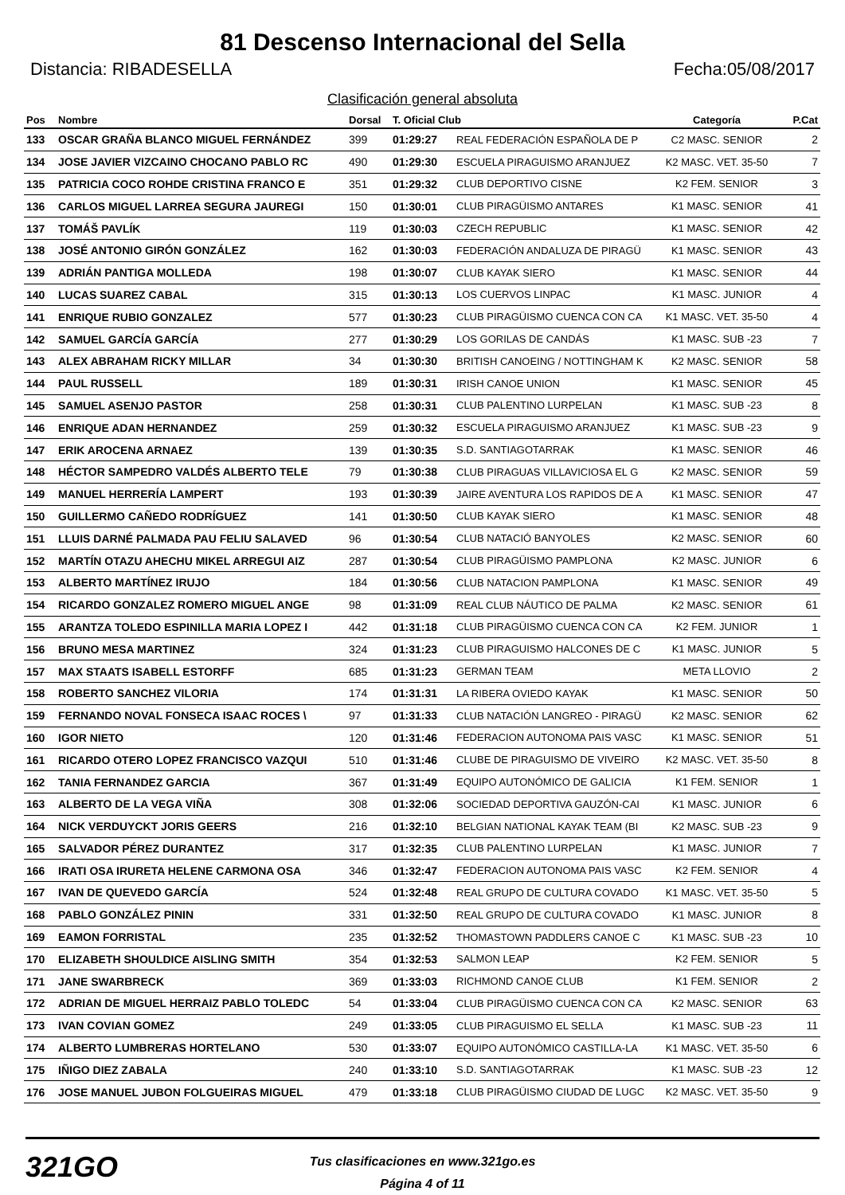81 Descenso Internacional del Sella
Distancia: RIBADESELLA Fecha:05/08/2017
Clasificación general absoluta
| Pos | Nombre | Dorsal | T. Oficial Club | | Categoría | P.Cat |
| --- | --- | --- | --- | --- | --- | --- |
| 133 | OSCAR GRAÑA BLANCO MIGUEL FERNÁNDEZ | 399 | 01:29:27 | REAL FEDERACIÓN ESPAÑOLA DE P | C2 MASC. SENIOR | 2 |
| 134 | JOSE JAVIER VIZCAINO CHOCANO PABLO RC | 490 | 01:29:30 | ESCUELA PIRAGUISMO ARANJUEZ | K2 MASC. VET. 35-50 | 7 |
| 135 | PATRICIA COCO ROHDE CRISTINA FRANCO E | 351 | 01:29:32 | CLUB DEPORTIVO CISNE | K2 FEM. SENIOR | 3 |
| 136 | CARLOS MIGUEL LARREA SEGURA JAUREGI | 150 | 01:30:01 | CLUB PIRAGÜISMO ANTARES | K1 MASC. SENIOR | 41 |
| 137 | TOMÁŠ PAVLÍK | 119 | 01:30:03 | CZECH REPUBLIC | K1 MASC. SENIOR | 42 |
| 138 | JOSÉ ANTONIO GIRÓN GONZÁLEZ | 162 | 01:30:03 | FEDERACIÓN ANDALUZA DE PIRAGÜ | K1 MASC. SENIOR | 43 |
| 139 | ADRIÁN PANTIGA MOLLEDA | 198 | 01:30:07 | CLUB KAYAK SIERO | K1 MASC. SENIOR | 44 |
| 140 | LUCAS SUAREZ CABAL | 315 | 01:30:13 | LOS CUERVOS LINPAC | K1 MASC. JUNIOR | 4 |
| 141 | ENRIQUE RUBIO GONZALEZ | 577 | 01:30:23 | CLUB PIRAGÜISMO CUENCA CON CA | K1 MASC. VET. 35-50 | 4 |
| 142 | SAMUEL GARCÍA GARCÍA | 277 | 01:30:29 | LOS GORILAS DE CANDÁS | K1 MASC. SUB -23 | 7 |
| 143 | ALEX ABRAHAM RICKY MILLAR | 34 | 01:30:30 | BRITISH CANOEING / NOTTINGHAM K | K2 MASC. SENIOR | 58 |
| 144 | PAUL RUSSELL | 189 | 01:30:31 | IRISH CANOE UNION | K1 MASC. SENIOR | 45 |
| 145 | SAMUEL ASENJO PASTOR | 258 | 01:30:31 | CLUB PALENTINO LURPELAN | K1 MASC. SUB -23 | 8 |
| 146 | ENRIQUE ADAN HERNANDEZ | 259 | 01:30:32 | ESCUELA PIRAGUISMO ARANJUEZ | K1 MASC. SUB -23 | 9 |
| 147 | ERIK AROCENA ARNAEZ | 139 | 01:30:35 | S.D. SANTIAGOTARRAK | K1 MASC. SENIOR | 46 |
| 148 | HÉCTOR SAMPEDRO VALDÉS ALBERTO TELE | 79 | 01:30:38 | CLUB PIRAGUAS VILLAVICIOSA EL G | K2 MASC. SENIOR | 59 |
| 149 | MANUEL HERRERÍA LAMPERT | 193 | 01:30:39 | JAIRE AVENTURA LOS RAPIDOS DE A | K1 MASC. SENIOR | 47 |
| 150 | GUILLERMO CAÑEDO RODRÍGUEZ | 141 | 01:30:50 | CLUB KAYAK SIERO | K1 MASC. SENIOR | 48 |
| 151 | LLUIS DARNÉ PALMADA PAU FELIU SALAVED | 96 | 01:30:54 | CLUB NATACIÓ BANYOLES | K2 MASC. SENIOR | 60 |
| 152 | MARTÍN OTAZU AHECHU MIKEL ARREGUI AIZ | 287 | 01:30:54 | CLUB PIRAGÜISMO PAMPLONA | K2 MASC. JUNIOR | 6 |
| 153 | ALBERTO MARTÍNEZ IRUJO | 184 | 01:30:56 | CLUB NATACION PAMPLONA | K1 MASC. SENIOR | 49 |
| 154 | RICARDO GONZALEZ ROMERO MIGUEL ANGE | 98 | 01:31:09 | REAL CLUB NÁUTICO DE PALMA | K2 MASC. SENIOR | 61 |
| 155 | ARANTZA TOLEDO ESPINILLA MARIA LOPEZ I | 442 | 01:31:18 | CLUB PIRAGÜISMO CUENCA CON CA | K2 FEM. JUNIOR | 1 |
| 156 | BRUNO MESA MARTINEZ | 324 | 01:31:23 | CLUB PIRAGUISMO HALCONES DE C | K1 MASC. JUNIOR | 5 |
| 157 | MAX STAATS ISABELL ESTORFF | 685 | 01:31:23 | GERMAN TEAM | META LLOVIO | 2 |
| 158 | ROBERTO SANCHEZ VILORIA | 174 | 01:31:31 | LA RIBERA OVIEDO KAYAK | K1 MASC. SENIOR | 50 |
| 159 | FERNANDO NOVAL FONSECA ISAAC ROCES \ | 97 | 01:31:33 | CLUB NATACIÓN LANGREO - PIRAGÜ | K2 MASC. SENIOR | 62 |
| 160 | IGOR NIETO | 120 | 01:31:46 | FEDERACION AUTONOMA PAIS VASC | K1 MASC. SENIOR | 51 |
| 161 | RICARDO OTERO LOPEZ FRANCISCO VAZQUI | 510 | 01:31:46 | CLUBE DE PIRAGUISMO DE VIVEIRO | K2 MASC. VET. 35-50 | 8 |
| 162 | TANIA FERNANDEZ GARCIA | 367 | 01:31:49 | EQUIPO AUTONÓMICO DE GALICIA | K1 FEM. SENIOR | 1 |
| 163 | ALBERTO DE LA VEGA VIÑA | 308 | 01:32:06 | SOCIEDAD DEPORTIVA GAUZÓN-CAI | K1 MASC. JUNIOR | 6 |
| 164 | NICK VERDUYCKT JORIS GEERS | 216 | 01:32:10 | BELGIAN NATIONAL KAYAK TEAM (BI | K2 MASC. SUB -23 | 9 |
| 165 | SALVADOR PÉREZ DURANTEZ | 317 | 01:32:35 | CLUB PALENTINO LURPELAN | K1 MASC. JUNIOR | 7 |
| 166 | IRATI OSA IRURETA HELENE CARMONA OSA | 346 | 01:32:47 | FEDERACION AUTONOMA PAIS VASC | K2 FEM. SENIOR | 4 |
| 167 | IVAN DE QUEVEDO GARCÍA | 524 | 01:32:48 | REAL GRUPO DE CULTURA COVADO | K1 MASC. VET. 35-50 | 5 |
| 168 | PABLO GONZÁLEZ PININ | 331 | 01:32:50 | REAL GRUPO DE CULTURA COVADO | K1 MASC. JUNIOR | 8 |
| 169 | EAMON FORRISTAL | 235 | 01:32:52 | THOMASTOWN PADDLERS CANOE C | K1 MASC. SUB -23 | 10 |
| 170 | ELIZABETH SHOULDICE AISLING SMITH | 354 | 01:32:53 | SALMON LEAP | K2 FEM. SENIOR | 5 |
| 171 | JANE SWARBRECK | 369 | 01:33:03 | RICHMOND CANOE CLUB | K1 FEM. SENIOR | 2 |
| 172 | ADRIAN DE MIGUEL HERRAIZ PABLO TOLEDC | 54 | 01:33:04 | CLUB PIRAGÜISMO CUENCA CON CA | K2 MASC. SENIOR | 63 |
| 173 | IVAN COVIAN GOMEZ | 249 | 01:33:05 | CLUB PIRAGUISMO EL SELLA | K1 MASC. SUB -23 | 11 |
| 174 | ALBERTO LUMBRERAS HORTELANO | 530 | 01:33:07 | EQUIPO AUTONÓMICO CASTILLA-LA | K1 MASC. VET. 35-50 | 6 |
| 175 | IÑIGO DIEZ ZABALA | 240 | 01:33:10 | S.D. SANTIAGOTARRAK | K1 MASC. SUB -23 | 12 |
| 176 | JOSE MANUEL JUBON FOLGUEIRAS MIGUEL | 479 | 01:33:18 | CLUB PIRAGÜISMO CIUDAD DE LUGC | K2 MASC. VET. 35-50 | 9 |
321GO
Tus clasificaciones en www.321go.es
Página 4 of 11